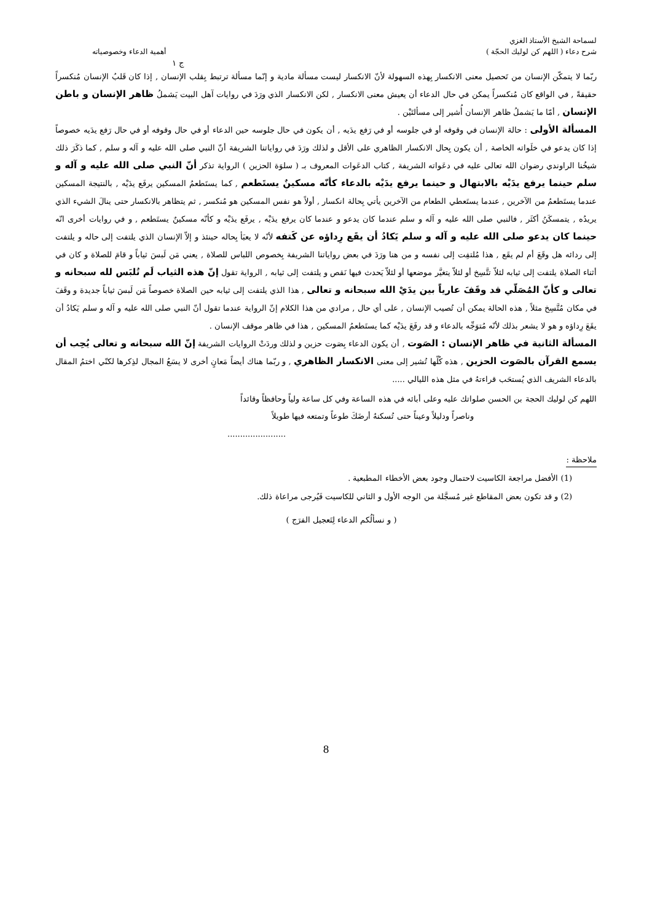لسماحة الشيخ الأستاذ الغزي
شرح دعاء ( اللهم كن لوليك الحجّة ) أهمية الدعاء وخصوصياته
ج ١
ربّما لا يتمكّن الإنسان من تَحصيل معنى الانكسار بِهذه السهولة لأنّ الانكسار ليست مسألة مادية و إنّما مسألة ترتبط بِقلب الإنسان , إذا كان قَلبُ الإنسان مُنكسراً حقيقةً , في الواقع كان مُنكسراً يمكن في حال الدعاء أن يعيش معنى الانكسار , لكن الانكسار الذي ورَدَ في روايات آهل البيت يَشملُ ظاهر الإنسان و باطن الإنسان , أمّا ما يَشملُ ظاهر الإنسان أُشير إلى مسألتَيْن .
المسألة الأولى : حالة الإنسان في وقوفه أو في جلوسه أو في رَفع يدَيه , أن يكون في حال جلوسه حين الدعاء أو في حال وقوفه أو في حال رَفع يدَيه خصوصاً إذا كان يدعو في خلَواته الخاصة , أن يكون بِحال الانكسار الظاهري على الأقل و لذلك ورَدَ في رواياتنا الشريفة أنّ النبي صلى الله عليه و آله و سلم , كما ذكَرَ ذلك شيخُنا الراوندي رضوان الله تعالى عليه في دعَواته الشريفة , كتاب الدعَوات المعروف بـ ( سلوَة الحزين ) الرواية تذكر أنّ النبي صلى الله عليه و آله و سلم حينما يرفع يدَيْه بالابتهال و حينما يرفع يدَيْه بالدعاء كأنّه مسكينٌ يستَطعم , كما يستَطعمُ المسكين يرفَع يدَيْه , بالنتيجة المسكين عندما يستَطعمُ من الآخرين , عندما يستَعطي الطعام من الآخرين يأتي بِحالة انكسار , أولاً هو نفس المسكين هو مُنكسر , ثم يتظاهر بالانكسار حتى ينالَ الشيء الذي يريدُه , يتمسكَنُ أكثَر , فالنبي صلى الله عليه و آله و سلم عندما كان يدعو و عندما كان يرفع يدَيْه , يرفَع يدَيْه و كأنّه مسكينٌ يستَطعم , و في روايات أخرى انّه حينما كان يدعو صلى الله عليه و آله و سلم يَكادُ أن يقَع رِداؤه عن كَتفه لأنّه لا يعبَأ بِحاله حينئذ و إلاّ الإنسان الذي يلتفت إلى حاله و يلتفت إلى ردائه هل وقَعَ أم لم يقَع , هذا مُلتفِت إلى نفسه و من هنا ورَدَ في بعض رواياتنا الشريفة بِخصوص اللباس للصلاة , يعني مَن لَبسَ ثياباً و قامَ للصلاة و كان في أثناء الصلاة يلتفت إلى ثيابه لئلاّ تتَّسِخ أو لئلاّ يتغيَّر موضعها أو لئلاّ يَحدث فيها نَقص و يلتفت إلى ثيابه , الرواية تقول إنّ هذه الثياب لَم تُلبَس لله سبحانه و تعالى و كأنّ المُصَلّي قد وقَفَ عارياً بين يدَيْ الله سبحانه و تعالى , هذا الذي يلتفت إلى ثيابه حين الصلاة خصوصاً مَن لَبسَ ثياباً جديدة و وقَفَ في مكان مُتَّسِخ مثلاً , هذه الحالة يمكن أن تُصيب الإنسان , على أي حال , مرادي من هذا الكلام إنّ الرواية عندما تقول أنّ النبي صلى الله عليه و آله و سلم يَكادُ أن يقَعَ رِداؤه و هو لا يشعر بذلك لأنّه مُتوَجِّه بالدعاء و قد رفَعَ يدَيْه كما يستَطعمُ المسكين , هذا في ظاهر موقف الإنسان .
المسألة الثانية في ظاهر الإنسان : الصَوت , أن يكون الدعاء بِصَوت حزين و لذلك وردَتْ الروايات الشريفة إنّ الله سبحانه و تعالى يُحِب أن يسمع القرآن بالصَوت الحزين , هذه كُلّها تُشير إلى معنى الانكسار الظاهري , و ربّما هناك أيضاً مَعانٍ أخرى لا يسَعُ المجال لذِكرها لكنّي اختمُ المقال بالدعاء الشريف الذي يُستحَب قراءتهُ في مثل هذه الليالي .....
اللهم كن لوليك الحجة بن الحسن صلواتك عليه وعلى أبائه في هذه الساعة وفي كل ساعة ولياً وحافظاً وقائداً
وناصراً ودليلاً وعيناً حتى تُسكنهُ أرضَكَ طوعاً وتمتعه فيها طويلاً
.......................
ملاحظة :
(1) الأفضل مراجعة الكاسيت لاحتمال وجود بعض الأخطاء المطبعية .
(2) و قد تكون بعض المقاطع غير مُسجَّلة من الوجه الأول و الثاني للكاسيت فَيُرجى مراعاة ذلك.
( و نسألُكم الدعاء لِتَعجيل الفرَج )
8